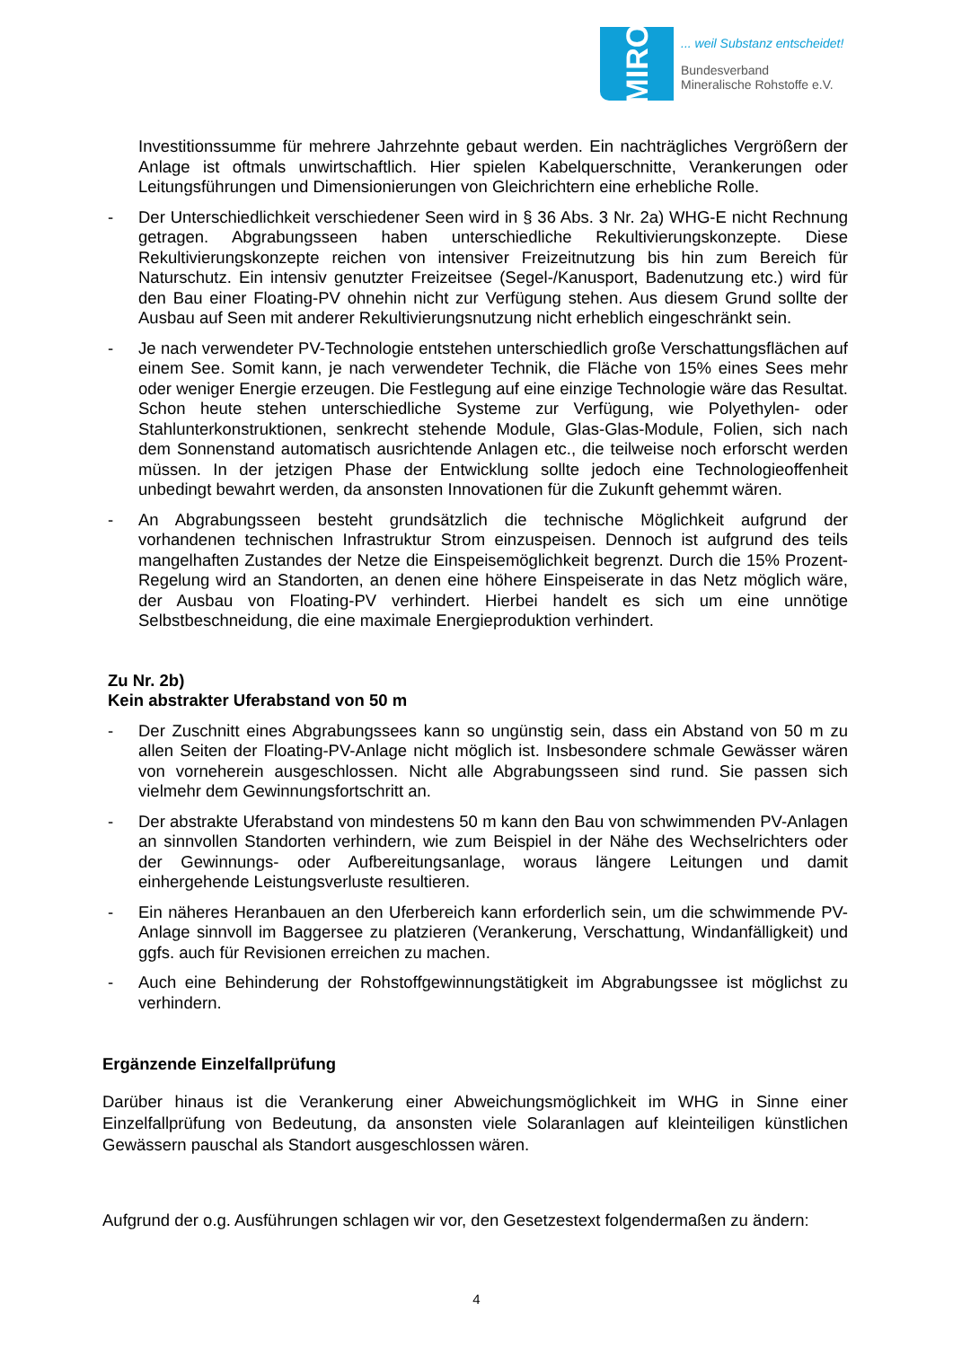MIRO
... weil Substanz entscheidet!
Bundesverband
Mineralische Rohstoffe e.V.
Investitionssumme für mehrere Jahrzehnte gebaut werden. Ein nachträgliches Vergrößern der Anlage ist oftmals unwirtschaftlich. Hier spielen Kabelquerschnitte, Verankerungen oder Leitungsführungen und Dimensionierungen von Gleichrichtern eine erhebliche Rolle.
- Der Unterschiedlichkeit verschiedener Seen wird in § 36 Abs. 3 Nr. 2a) WHG-E nicht Rechnung getragen. Abgrabungsseen haben unterschiedliche Rekultivierungskonzepte. Diese Rekultivierungskonzepte reichen von intensiver Freizeitnutzung bis hin zum Bereich für Naturschutz. Ein intensiv genutzter Freizeitsee (Segel-/Kanusport, Badenutzung etc.) wird für den Bau einer Floating-PV ohnehin nicht zur Verfügung stehen. Aus diesem Grund sollte der Ausbau auf Seen mit anderer Rekultivierungsnutzung nicht erheblich eingeschränkt sein.
- Je nach verwendeter PV-Technologie entstehen unterschiedlich große Verschattungsflächen auf einem See. Somit kann, je nach verwendeter Technik, die Fläche von 15% eines Sees mehr oder weniger Energie erzeugen. Die Festlegung auf eine einzige Technologie wäre das Resultat. Schon heute stehen unterschiedliche Systeme zur Verfügung, wie Polyethylen- oder Stahlunterkonstruktionen, senkrecht stehende Module, Glas-Glas-Module, Folien, sich nach dem Sonnenstand automatisch ausrichtende Anlagen etc., die teilweise noch erforscht werden müssen. In der jetzigen Phase der Entwicklung sollte jedoch eine Technologieoffenheit unbedingt bewahrt werden, da ansonsten Innovationen für die Zukunft gehemmt wären.
- An Abgrabungsseen besteht grundsätzlich die technische Möglichkeit aufgrund der vorhandenen technischen Infrastruktur Strom einzuspeisen. Dennoch ist aufgrund des teils mangelhaften Zustandes der Netze die Einspeisemöglichkeit begrenzt. Durch die 15% Prozent-Regelung wird an Standorten, an denen eine höhere Einspeiserate in das Netz möglich wäre, der Ausbau von Floating-PV verhindert. Hierbei handelt es sich um eine unnötige Selbstbeschneidung, die eine maximale Energieproduktion verhindert.
Zu Nr. 2b)
Kein abstrakter Uferabstand von 50 m
- Der Zuschnitt eines Abgrabungssees kann so ungünstig sein, dass ein Abstand von 50 m zu allen Seiten der Floating-PV-Anlage nicht möglich ist. Insbesondere schmale Gewässer wären von vorneherein ausgeschlossen. Nicht alle Abgrabungsseen sind rund. Sie passen sich vielmehr dem Gewinnungsfortschritt an.
- Der abstrakte Uferabstand von mindestens 50 m kann den Bau von schwimmenden PV-Anlagen an sinnvollen Standorten verhindern, wie zum Beispiel in der Nähe des Wechselrichters oder der Gewinnungs- oder Aufbereitungsanlage, woraus längere Leitungen und damit einhergehende Leistungsverluste resultieren.
- Ein näheres Heranbauen an den Uferbereich kann erforderlich sein, um die schwimmende PV-Anlage sinnvoll im Baggersee zu platzieren (Verankerung, Verschattung, Windanfälligkeit) und ggfs. auch für Revisionen erreichen zu machen.
- Auch eine Behinderung der Rohstoffgewinnungstätigkeit im Abgrabungssee ist möglichst zu verhindern.
Ergänzende Einzelfallprüfung
Darüber hinaus ist die Verankerung einer Abweichungsmöglichkeit im WHG in Sinne einer Einzelfallprüfung von Bedeutung, da ansonsten viele Solaranlagen auf kleinteiligen künstlichen Gewässern pauschal als Standort ausgeschlossen wären.
Aufgrund der o.g. Ausführungen schlagen wir vor, den Gesetzestext folgendermaßen zu ändern:
4